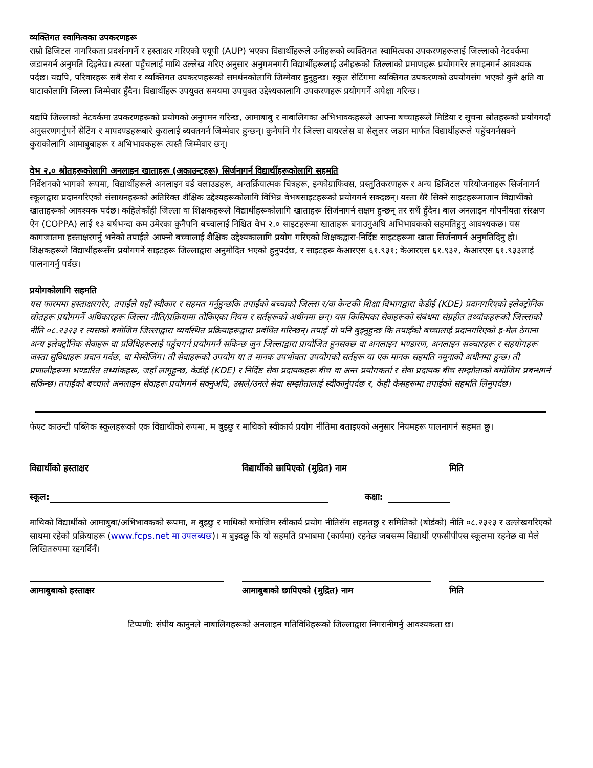व्यक्तिगत स्वामित्वका उपकरणहरू
राम्रो डिजिटल नागरिकता प्रदर्शनगर्ने र हस्ताक्षर गरिएको एयूपी (AUP) भएका विद्यार्थीहरूले उनीहरूको व्यक्तिगत स्वामित्वका उपकरणहरूलाई जिल्लाको नेटवर्कमा जडानगर्न अनुमति दिइनेछ। त्यस्ता पहुँचलाई माथि उल्लेख गरिए अनुसार अनुगमनगरी विद्यार्थीहरूलाई उनीहरूको जिल्लाको प्रमाणहरू प्रयोगगरेर लगइनगर्न आवश्यक पर्दछ। यद्यपि, परिवारहरू सबै सेवा र व्यक्तिगत उपकरणहरूको समर्थनकोलागि जिम्मेवार हुनुहुन्छ। स्कूल सेटिंगमा व्यक्तिगत उपकरणको उपयोगसंग भएको कुनै क्षति वा घाटाकोलागि जिल्ला जिम्मेवार हुँदैन। विद्यार्थीहरू उपयुक्त समयमा उपयुक्त उद्देश्यकालागि उपकरणहरू प्रयोगगर्ने अपेक्षा गरिन्छ।
यद्यपि जिल्लाको नेटवर्कमा उपकरणहरूको प्रयोगको अनुगमन गरिन्छ, आमाबाबु र नाबालिगका अभिभावकहरूले आफ्ना बच्चाहरूले मिडिया र सूचना स्रोतहरूको प्रयोगगर्दा अनुसरणगर्नुपर्ने सेटिंग र मापदण्डहरूबारे कुरालाई ब्यक्तगर्न जिम्मेवार हुन्छन्। कुनैपनि गैर जिल्ला वायरलेस वा सेलुलर जडान मार्फत विद्यार्थीहरूले पहुँचगर्नसक्ने कुराकोलागि आमाबुबाहरू र अभिभावकहरू त्यस्तै जिम्मेवार छन्।
वेभ २.० श्रोतहरूकोलागि अनलाइन खाताहरू (अकाउन्टहरू) सिर्जनागर्न विद्यार्थीहरूकोलागि सहमति
निर्देशनको भागको रूपमा, विद्यार्थीहरूले अनलाइन वर्ड क्लाउडहरू, अन्तर्क्रियात्मक चित्रहरू, इन्फोग्राफिक्स, प्रस्तुतिकरणहरू र अन्य डिजिटल परियोजनाहरू सिर्जनागर्न स्कूलद्वारा प्रदानगरिएको संसाधनहरूको अतिरिक्त शैक्षिक उद्देश्यहरूकोलागि विभिन्न वेभबसाइटहरूको प्रयोगगर्न सक्दछन्। यस्ता धैरै सिक्ने साइटहरूमाजान विद्यार्थीको खाताहरूको आवश्यक पर्दछ। कहिलेकाँही जिल्ला वा शिक्षकहरूले विद्यार्थीहरूकोलागि खाताहरू सिर्जनागर्न सक्षम हुन्छन् तर सधैं हुँदैन। बाल अनलाइन गोपनीयता संरक्षण ऐन (COPPA) लाई १३ बर्षभन्दा कम उमेरका कुनैपनि बच्चालाई निश्चित वेभ २.० साइटहरूमा खाताहरू बनाउनुअघि अभिभावकको सहमतिहुनु आवश्यकछ। यस कागजातमा हस्ताक्षरगर्नु भनेको तपाईले आफ्नो बच्चालाई शैक्षिक उद्देश्यकालागि प्रयोग गरिएको शिक्षकद्वारा-निर्दिष्ट साइटहरूमा खाता सिर्जनागर्न अनुमतिदिनु हो। शिक्षकहरूले विद्यार्थीहरूसँग प्रयोगगर्ने साइटहरू जिल्लाद्वारा अनुमोदित भएको हुनुपर्दछ, र साइटहरू केआरएस ६१.९३१; केआरएस ६१.९३२, केआरएस ६१.९३३लाई पालनागर्नु पर्दछ।
प्रयोगकोलागि सहमति
यस फारममा हस्ताक्षरगरेर, तपाईंले यहाँ स्वीकार र सहमत गर्नुहुन्छकि तपाईंको बच्चाको जिल्ला र/वा केन्टकी शिक्षा विभागद्वारा केडीई (KDE) प्रदानगरिएको इलेक्ट्रोनिक स्रोतहरू प्रयोगगर्ने अधिकारहरू जिल्ला नीति/प्रक्रियामा तोकिएका नियम र सर्तहरूको अधीनमा छन्। यस किसिमका सेवाहरूको संबंधमा संग्रहीत तथ्यांकहरूको जिल्लाको नीति ०८.२३२३ र त्यसको बमोजिम जिल्लाद्वारा व्यवस्थित प्रक्रियाहरूद्वारा प्रबंधित गरिन्छन्। तपाइँ यो पनि बुझ्नुहुन्छ कि तपाइँको बच्चालाई प्रदानगरिएको इ-मेल ठेगाना अन्य इलेक्ट्रोनिक सेवाहरू वा प्रविधिहरूलाई पहुँचगर्न प्रयोगगर्न सकिन्छ जुन जिल्लाद्वारा प्रायोजित हुनसक्छ वा अनलाइन भण्डारण, अनलाइन सञ्चारहरू र सहयोगहरू जस्ता सुविधाहरू प्रदान गर्दछ, वा मेस्सेजिंग। ती सेवाहरूको उपयोग या त मानक उपभोक्ता उपयोगको सर्तहरू या एक मानक सहमति नमूनाको अधीनमा हुन्छ। ती प्रणालीहरूमा भण्डारित तथ्यांकहरू, जहाँ लागूहुन्छ, केडीई (KDE) र निर्दिष्ट सेवा प्रदायकहरू बीच वा अन्त प्रयोगकर्ता र सेवा प्रदायक बीच सम्झौताको बमोजिम प्रबन्धगर्न सकिन्छ। तपाईंको बच्चाले अनलाइन सेवाहरू प्रयोगगर्न सक्नुअघि, उसले/उनले सेवा सम्झौतालाई स्वीकार्नुपर्दछ र, केही केसहरूमा तपाईंको सहमति लिनुपर्दछ।
फेएट काउन्टी पब्लिक स्कूलहरूको एक विद्यार्थीको रूपमा, म बुझ्छु र माथिको स्वीकार्य प्रयोग नीतिमा बताइएको अनुसार नियमहरू पालनागर्न सहमत छु।
विद्यार्थीको हस्ताक्षर विद्यार्थीको छापिएको (मुद्रित) नाम मिति
स्कूल: कक्षा:
माथिको विद्यार्थीको आमाबुबा/अभिभावकको रूपमा, म बुझ्छु र माथिको बमोजिम स्वीकार्य प्रयोग नीतिसँग सहमतछु र समितिको (बोर्डको) नीति ०८.२३२३ र उल्लेखगरिएको साथमा रहेको प्रक्रियाहरू (www.fcps.net मा उपलब्धछ)। म बुझ्दछु कि यो सहमति प्रभाबमा (कार्यमा) रहनेछ जबसम्म विद्यार्थी एफसीपीएस स्कूलमा रहनेछ वा मैले लिखितरुपमा रद्दगर्दिनँ।
आमाबुबाको हस्ताक्षर आमाबुबाको छापिएको (मुद्रित) नाम मिति
टिप्पणी: संघीय कानुनले नाबालिगहरूको अनलाइन गतिविधिहरूको जिल्लाद्वारा निगरानीगर्नु आवश्यकता छ।